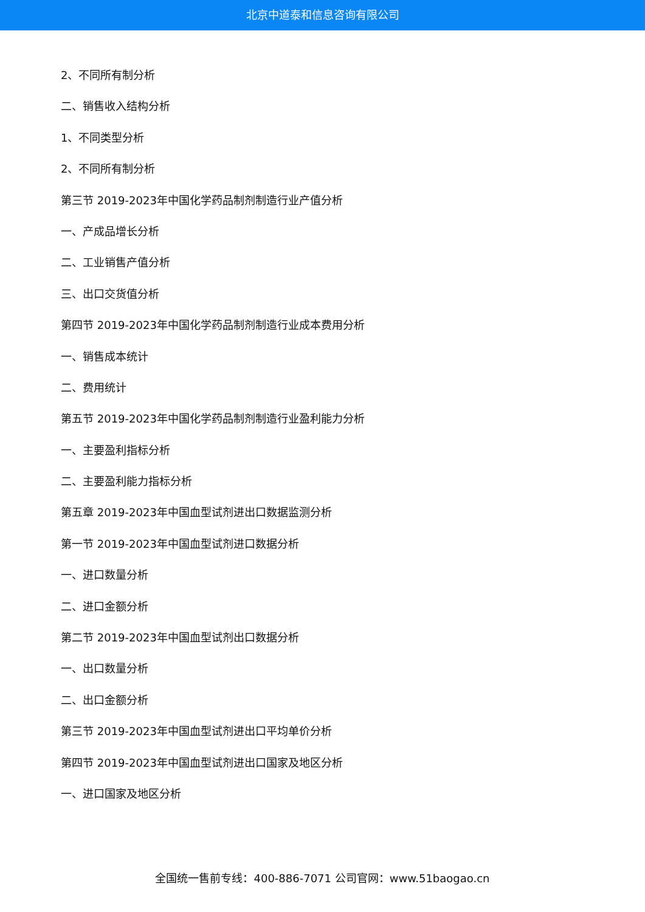北京中道泰和信息咨询有限公司
2、不同所有制分析
二、销售收入结构分析
1、不同类型分析
2、不同所有制分析
第三节 2019-2023年中国化学药品制剂制造行业产值分析
一、产成品增长分析
二、工业销售产值分析
三、出口交货值分析
第四节 2019-2023年中国化学药品制剂制造行业成本费用分析
一、销售成本统计
二、费用统计
第五节 2019-2023年中国化学药品制剂制造行业盈利能力分析
一、主要盈利指标分析
二、主要盈利能力指标分析
第五章 2019-2023年中国血型试剂进出口数据监测分析
第一节 2019-2023年中国血型试剂进口数据分析
一、进口数量分析
二、进口金额分析
第二节 2019-2023年中国血型试剂出口数据分析
一、出口数量分析
二、出口金额分析
第三节 2019-2023年中国血型试剂进出口平均单价分析
第四节 2019-2023年中国血型试剂进出口国家及地区分析
一、进口国家及地区分析
全国统一售前专线：400-886-7071 公司官网：www.51baogao.cn